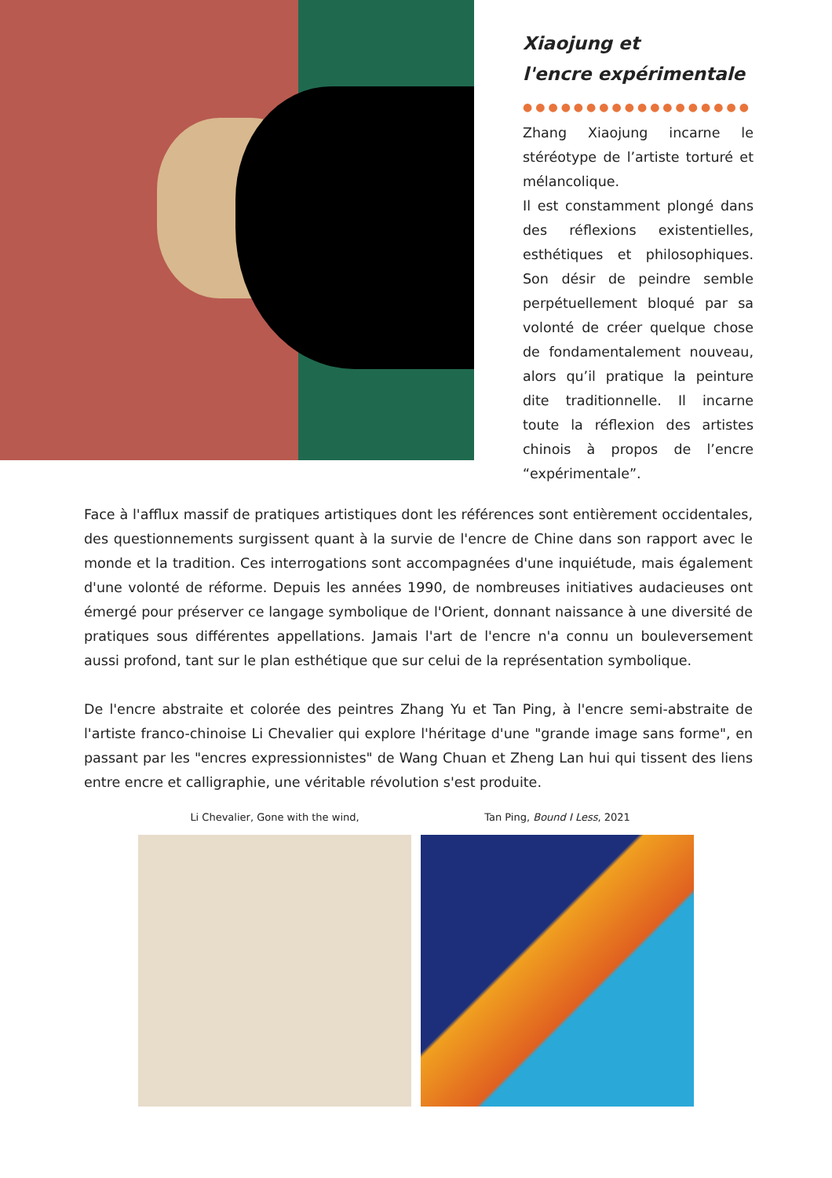Xiaojung et
l'encre expérimentale
●●●●●●●●●●●●●●●●●●
Zhang Xiaojung incarne le stéréotype de l’artiste torturé et mélancolique.
Il est constamment plongé dans des réflexions existentielles, esthétiques et philosophiques. Son désir de peindre semble perpétuellement bloqué par sa volonté de créer quelque chose de fondamentalement nouveau, alors qu’il pratique la peinture dite traditionnelle. Il incarne toute la réflexion des artistes chinois à propos de l’encre “expérimentale”.
Face à l'afflux massif de pratiques artistiques dont les références sont entièrement occidentales, des questionnements surgissent quant à la survie de l'encre de Chine dans son rapport avec le monde et la tradition. Ces interrogations sont accompagnées d'une inquiétude, mais également d'une volonté de réforme. Depuis les années 1990, de nombreuses initiatives audacieuses ont émergé pour préserver ce langage symbolique de l'Orient, donnant naissance à une diversité de pratiques sous différentes appellations. Jamais l'art de l'encre n'a connu un bouleversement aussi profond, tant sur le plan esthétique que sur celui de la représentation symbolique.
De l'encre abstraite et colorée des peintres Zhang Yu et Tan Ping, à l'encre semi-abstraite de l'artiste franco-chinoise Li Chevalier qui explore l'héritage d'une "grande image sans forme", en passant par les "encres expressionnistes" de Wang Chuan et Zheng Lan hui qui tissent des liens entre encre et calligraphie, une véritable révolution s'est produite.
Li Chevalier, Gone with the wind, Tan Ping, Bound I Less, 2021